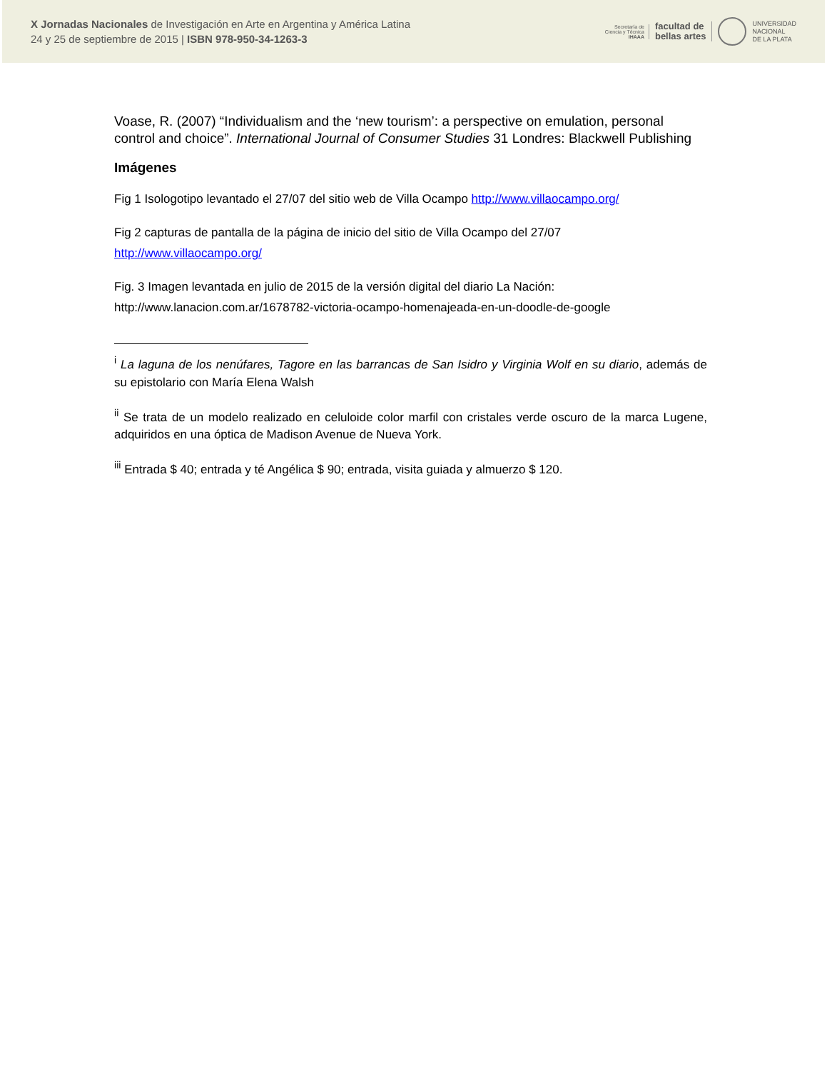X Jornadas Nacionales de Investigación en Arte en Argentina y América Latina
24 y 25 de septiembre de 2015 | ISBN 978-950-34-1263-3
Secretaría de
Ciencia y Técnica
IHAAA
facultad de
bellas artes
UNIVERSIDAD
NACIONAL
DE LA PLATA
Voase, R. (2007) “Individualism and the ‘new tourism’: a perspective on emulation, personal control and choice”. International Journal of Consumer Studies 31 Londres: Blackwell Publishing
Imágenes
Fig 1 Isologotipo levantado el 27/07 del sitio web de Villa Ocampo http://www.villaocampo.org/
Fig 2 capturas de pantalla de la página de inicio del sitio de Villa Ocampo del 27/07 http://www.villaocampo.org/
Fig. 3 Imagen levantada en julio de 2015 de la versión digital del diario La Nación: http://www.lanacion.com.ar/1678782-victoria-ocampo-homenajeada-en-un-doodle-de-google
<sup>i</sup> La laguna de los nenúfares, Tagore en las barrancas de San Isidro y Virginia Wolf en su diario, además de su epistolario con María Elena Walsh
<sup>ii</sup> Se trata de un modelo realizado en celuloide color marfil con cristales verde oscuro de la marca Lugene, adquiridos en una óptica de Madison Avenue de Nueva York.
<sup>iii</sup> Entrada $ 40; entrada y té Angélica $ 90; entrada, visita guiada y almuerzo $ 120.